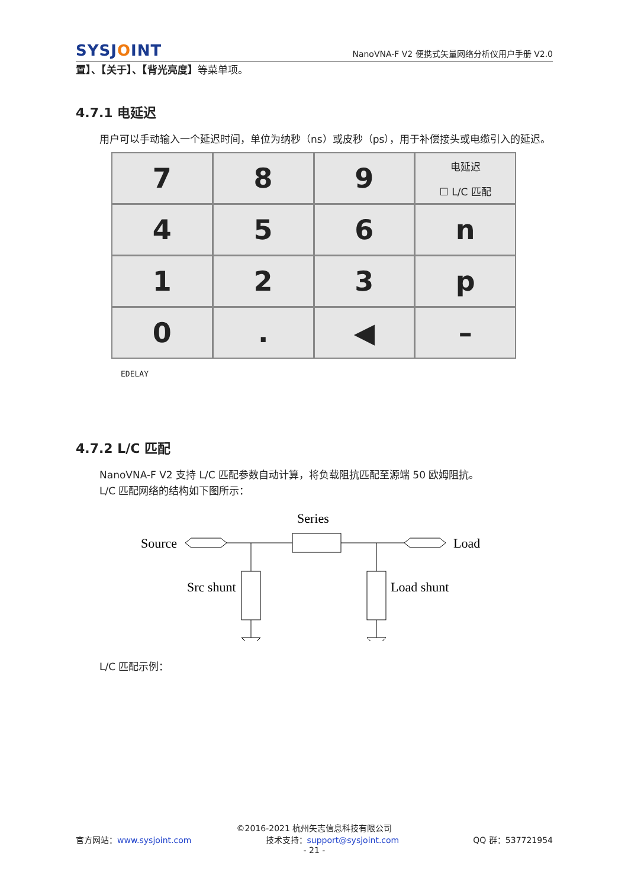SYSJOINT
NanoVNA-F V2 便携式矢量网络分析仪用户手册 V2.0
置】、【关于】、【背光亮度】等菜单项。
4.7.1 电延迟
用户可以手动输入一个延迟时间，单位为纳秒（ns）或皮秒（ps），用于补偿接头或电缆引入的延迟。
7
8
9
电延迟
☐ L/C 匹配
4
5
6
n
1
2
3
p
0
.
◀
–
EDELAY
4.7.2 L/C 匹配
NanoVNA-F V2 支持 L/C 匹配参数自动计算，将负载阻抗匹配至源端 50 欧姆阻抗。
L/C 匹配网络的结构如下图所示：
Series
Source
Load
Src shunt
Load shunt
L/C 匹配示例：
©2016-2021 杭州矢志信息科技有限公司
官方网站：www.sysjoint.com 技术支持：support@sysjoint.com QQ 群：537721954
- 21 -